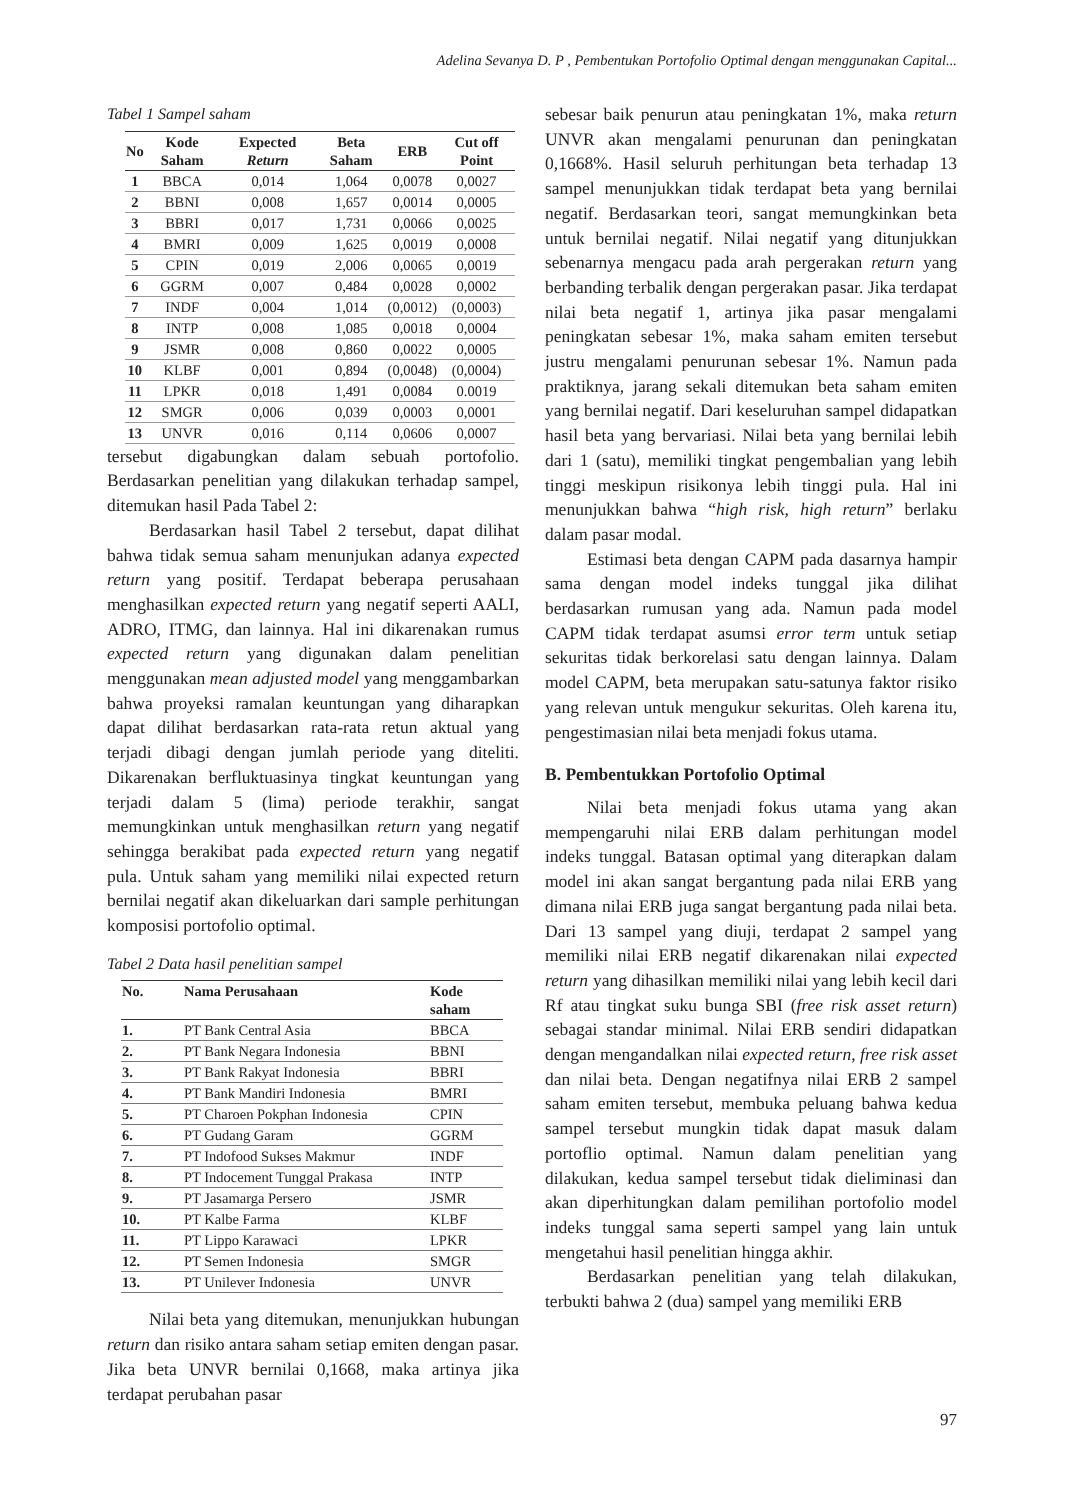Adelina Sevanya D. P , Pembentukan Portofolio Optimal dengan menggunakan Capital...
Tabel 1 Sampel saham
| No | Kode Saham | Expected Return | Beta Saham | ERB | Cut off Point |
| --- | --- | --- | --- | --- | --- |
| 1 | BBCA | 0,014 | 1,064 | 0,0078 | 0,0027 |
| 2 | BBNI | 0,008 | 1,657 | 0,0014 | 0,0005 |
| 3 | BBRI | 0,017 | 1,731 | 0,0066 | 0,0025 |
| 4 | BMRI | 0,009 | 1,625 | 0,0019 | 0,0008 |
| 5 | CPIN | 0,019 | 2,006 | 0,0065 | 0,0019 |
| 6 | GGRM | 0,007 | 0,484 | 0,0028 | 0,0002 |
| 7 | INDF | 0,004 | 1,014 | (0,0012) | (0,0003) |
| 8 | INTP | 0,008 | 1,085 | 0,0018 | 0,0004 |
| 9 | JSMR | 0,008 | 0,860 | 0,0022 | 0,0005 |
| 10 | KLBF | 0,001 | 0,894 | (0,0048) | (0,0004) |
| 11 | LPKR | 0,018 | 1,491 | 0,0084 | 0.0019 |
| 12 | SMGR | 0,006 | 0,039 | 0,0003 | 0,0001 |
| 13 | UNVR | 0,016 | 0,114 | 0,0606 | 0,0007 |
tersebut digabungkan dalam sebuah portofolio. Berdasarkan penelitian yang dilakukan terhadap sampel, ditemukan hasil Pada Tabel 2:
Berdasarkan hasil Tabel 2 tersebut, dapat dilihat bahwa tidak semua saham menunjukan adanya expected return yang positif. Terdapat beberapa perusahaan menghasilkan expected return yang negatif seperti AALI, ADRO, ITMG, dan lainnya. Hal ini dikarenakan rumus expected return yang digunakan dalam penelitian menggunakan mean adjusted model yang menggambarkan bahwa proyeksi ramalan keuntungan yang diharapkan dapat dilihat berdasarkan rata-rata retun aktual yang terjadi dibagi dengan jumlah periode yang diteliti. Dikarenakan berfluktuasinya tingkat keuntungan yang terjadi dalam 5 (lima) periode terakhir, sangat memungkinkan untuk menghasilkan return yang negatif sehingga berakibat pada expected return yang negatif pula. Untuk saham yang memiliki nilai expected return bernilai negatif akan dikeluarkan dari sample perhitungan komposisi portofolio optimal.
Tabel 2 Data hasil penelitian sampel
| No. | Nama Perusahaan | Kode saham |
| --- | --- | --- |
| 1. | PT Bank Central Asia | BBCA |
| 2. | PT Bank Negara Indonesia | BBNI |
| 3. | PT Bank Rakyat Indonesia | BBRI |
| 4. | PT Bank Mandiri Indonesia | BMRI |
| 5. | PT Charoen Pokphan Indonesia | CPIN |
| 6. | PT Gudang Garam | GGRM |
| 7. | PT Indofood Sukses Makmur | INDF |
| 8. | PT Indocement Tunggal Prakasa | INTP |
| 9. | PT Jasamarga Persero | JSMR |
| 10. | PT Kalbe Farma | KLBF |
| 11. | PT Lippo Karawaci | LPKR |
| 12. | PT Semen Indonesia | SMGR |
| 13. | PT Unilever Indonesia | UNVR |
Nilai beta yang ditemukan, menunjukkan hubungan return dan risiko antara saham setiap emiten dengan pasar. Jika beta UNVR bernilai 0,1668, maka artinya jika terdapat perubahan pasar
sebesar baik penurun atau peningkatan 1%, maka return UNVR akan mengalami penurunan dan peningkatan 0,1668%. Hasil seluruh perhitungan beta terhadap 13 sampel menunjukkan tidak terdapat beta yang bernilai negatif. Berdasarkan teori, sangat memungkinkan beta untuk bernilai negatif. Nilai negatif yang ditunjukkan sebenarnya mengacu pada arah pergerakan return yang berbanding terbalik dengan pergerakan pasar. Jika terdapat nilai beta negatif 1, artinya jika pasar mengalami peningkatan sebesar 1%, maka saham emiten tersebut justru mengalami penurunan sebesar 1%. Namun pada praktiknya, jarang sekali ditemukan beta saham emiten yang bernilai negatif. Dari keseluruhan sampel didapatkan hasil beta yang bervariasi. Nilai beta yang bernilai lebih dari 1 (satu), memiliki tingkat pengembalian yang lebih tinggi meskipun risikonya lebih tinggi pula. Hal ini menunjukkan bahwa “high risk, high return” berlaku dalam pasar modal.
Estimasi beta dengan CAPM pada dasarnya hampir sama dengan model indeks tunggal jika dilihat berdasarkan rumusan yang ada. Namun pada model CAPM tidak terdapat asumsi error term untuk setiap sekuritas tidak berkorelasi satu dengan lainnya. Dalam model CAPM, beta merupakan satu-satunya faktor risiko yang relevan untuk mengukur sekuritas. Oleh karena itu, pengestimasian nilai beta menjadi fokus utama.
B. Pembentukkan Portofolio Optimal
Nilai beta menjadi fokus utama yang akan mempengaruhi nilai ERB dalam perhitungan model indeks tunggal. Batasan optimal yang diterapkan dalam model ini akan sangat bergantung pada nilai ERB yang dimana nilai ERB juga sangat bergantung pada nilai beta. Dari 13 sampel yang diuji, terdapat 2 sampel yang memiliki nilai ERB negatif dikarenakan nilai expected return yang dihasilkan memiliki nilai yang lebih kecil dari Rf atau tingkat suku bunga SBI (free risk asset return) sebagai standar minimal. Nilai ERB sendiri didapatkan dengan mengandalkan nilai expected return, free risk asset dan nilai beta. Dengan negatifnya nilai ERB 2 sampel saham emiten tersebut, membuka peluang bahwa kedua sampel tersebut mungkin tidak dapat masuk dalam portoflio optimal. Namun dalam penelitian yang dilakukan, kedua sampel tersebut tidak dieliminasi dan akan diperhitungkan dalam pemilihan portofolio model indeks tunggal sama seperti sampel yang lain untuk mengetahui hasil penelitian hingga akhir.
Berdasarkan penelitian yang telah dilakukan, terbukti bahwa 2 (dua) sampel yang memiliki ERB
97